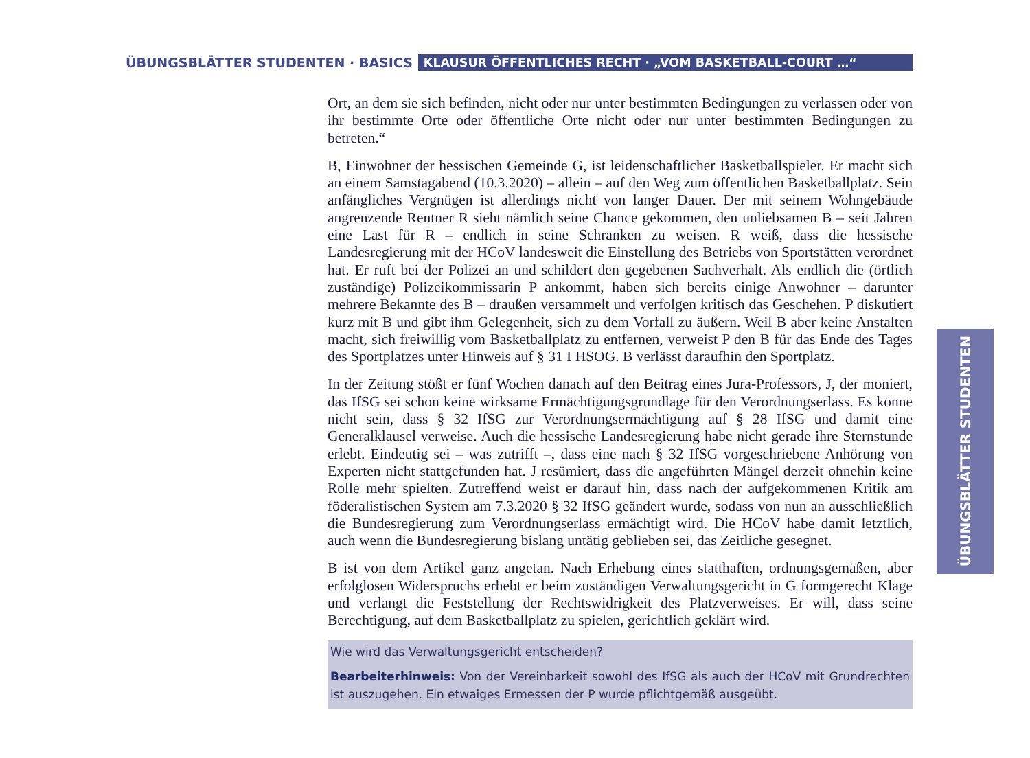ÜBUNGSBLÄTTER STUDENTEN · BASICS KLAUSUR ÖFFENTLICHES RECHT · „VOM BASKETBALL-COURT …“
Ort, an dem sie sich befinden, nicht oder nur unter bestimmten Bedingungen zu verlassen oder von ihr bestimmte Orte oder öffentliche Orte nicht oder nur unter bestimmten Bedingungen zu betreten.“
B, Einwohner der hessischen Gemeinde G, ist leidenschaftlicher Basketballspieler. Er macht sich an einem Samstagabend (10.3.2020) – allein – auf den Weg zum öffentlichen Basketballplatz. Sein anfängliches Vergnügen ist allerdings nicht von langer Dauer. Der mit seinem Wohngebäude angrenzende Rentner R sieht nämlich seine Chance gekommen, den unliebsamen B – seit Jahren eine Last für R – endlich in seine Schranken zu weisen. R weiß, dass die hessische Landesregierung mit der HCoV landesweit die Einstellung des Betriebs von Sportstätten verordnet hat. Er ruft bei der Polizei an und schildert den gegebenen Sachverhalt. Als endlich die (örtlich zuständige) Polizeikommissarin P ankommt, haben sich bereits einige Anwohner – darunter mehrere Bekannte des B – draußen versammelt und verfolgen kritisch das Geschehen. P diskutiert kurz mit B und gibt ihm Gelegenheit, sich zu dem Vorfall zu äußern. Weil B aber keine Anstalten macht, sich freiwillig vom Basketballplatz zu entfernen, verweist P den B für das Ende des Tages des Sportplatzes unter Hinweis auf § 31 I HSOG. B verlässt daraufhin den Sportplatz.
In der Zeitung stößt er fünf Wochen danach auf den Beitrag eines Jura-Professors, J, der moniert, das IfSG sei schon keine wirksame Ermächtigungsgrundlage für den Verordnungserlass. Es könne nicht sein, dass § 32 IfSG zur Verordnungsermächtigung auf § 28 IfSG und damit eine Generalklausel verweise. Auch die hessische Landesregierung habe nicht gerade ihre Sternstunde erlebt. Eindeutig sei – was zutrifft –, dass eine nach § 32 IfSG vorgeschriebene Anhörung von Experten nicht stattgefunden hat. J resümiert, dass die angeführten Mängel derzeit ohnehin keine Rolle mehr spielten. Zutreffend weist er darauf hin, dass nach der aufgekommenen Kritik am föderalistischen System am 7.3.2020 § 32 IfSG geändert wurde, sodass von nun an ausschließlich die Bundesregierung zum Verordnungserlass ermächtigt wird. Die HCoV habe damit letztlich, auch wenn die Bundesregierung bislang untätig geblieben sei, das Zeitliche gesegnet.
B ist von dem Artikel ganz angetan. Nach Erhebung eines statthaften, ordnungsgemäßen, aber erfolglosen Widerspruchs erhebt er beim zuständigen Verwaltungsgericht in G formgerecht Klage und verlangt die Feststellung der Rechtswidrigkeit des Platzverweises. Er will, dass seine Berechtigung, auf dem Basketballplatz zu spielen, gerichtlich geklärt wird.
Wie wird das Verwaltungsgericht entscheiden?
Bearbeiterhinweis: Von der Vereinbarkeit sowohl des IfSG als auch der HCoV mit Grundrechten ist auszugehen. Ein etwaiges Ermessen der P wurde pflichtgemäß ausgeübt.
ÜBUNGSBLÄTTER STUDENTEN